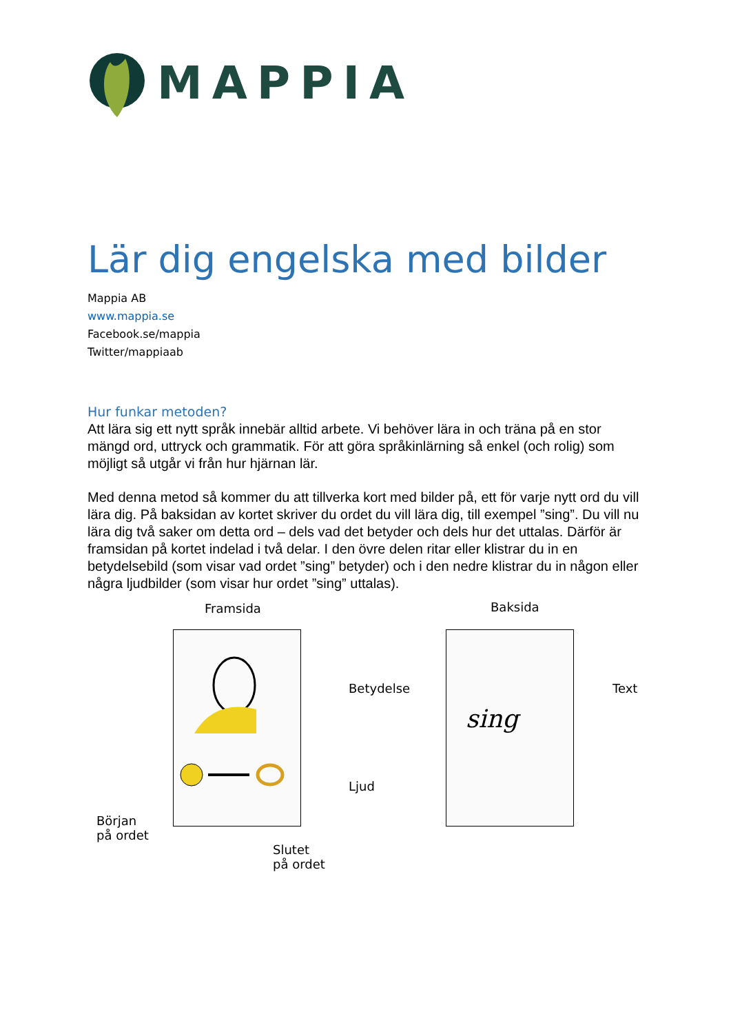MAPPIA
Lär dig engelska med bilder
Mappia AB
www.mappia.se
Facebook.se/mappia
Twitter/mappiaab
Hur funkar metoden?
Att lära sig ett nytt språk innebär alltid arbete. Vi behöver lära in och träna på en stor mängd ord, uttryck och grammatik. För att göra språkinlärning så enkel (och rolig) som möjligt så utgår vi från hur hjärnan lär.
Med denna metod så kommer du att tillverka kort med bilder på, ett för varje nytt ord du vill lära dig. På baksidan av kortet skriver du ordet du vill lära dig, till exempel ”sing”. Du vill nu lära dig två saker om detta ord – dels vad det betyder och dels hur det uttalas. Därför är framsidan på kortet indelad i två delar. I den övre delen ritar eller klistrar du in en betydelsebild (som visar vad ordet ”sing” betyder) och i den nedre klistrar du in någon eller några ljudbilder (som visar hur ordet ”sing” uttalas).
Framsida Baksida
Betydelse
Ljud
sing
Text
Början
på ordet
Slutet
på ordet